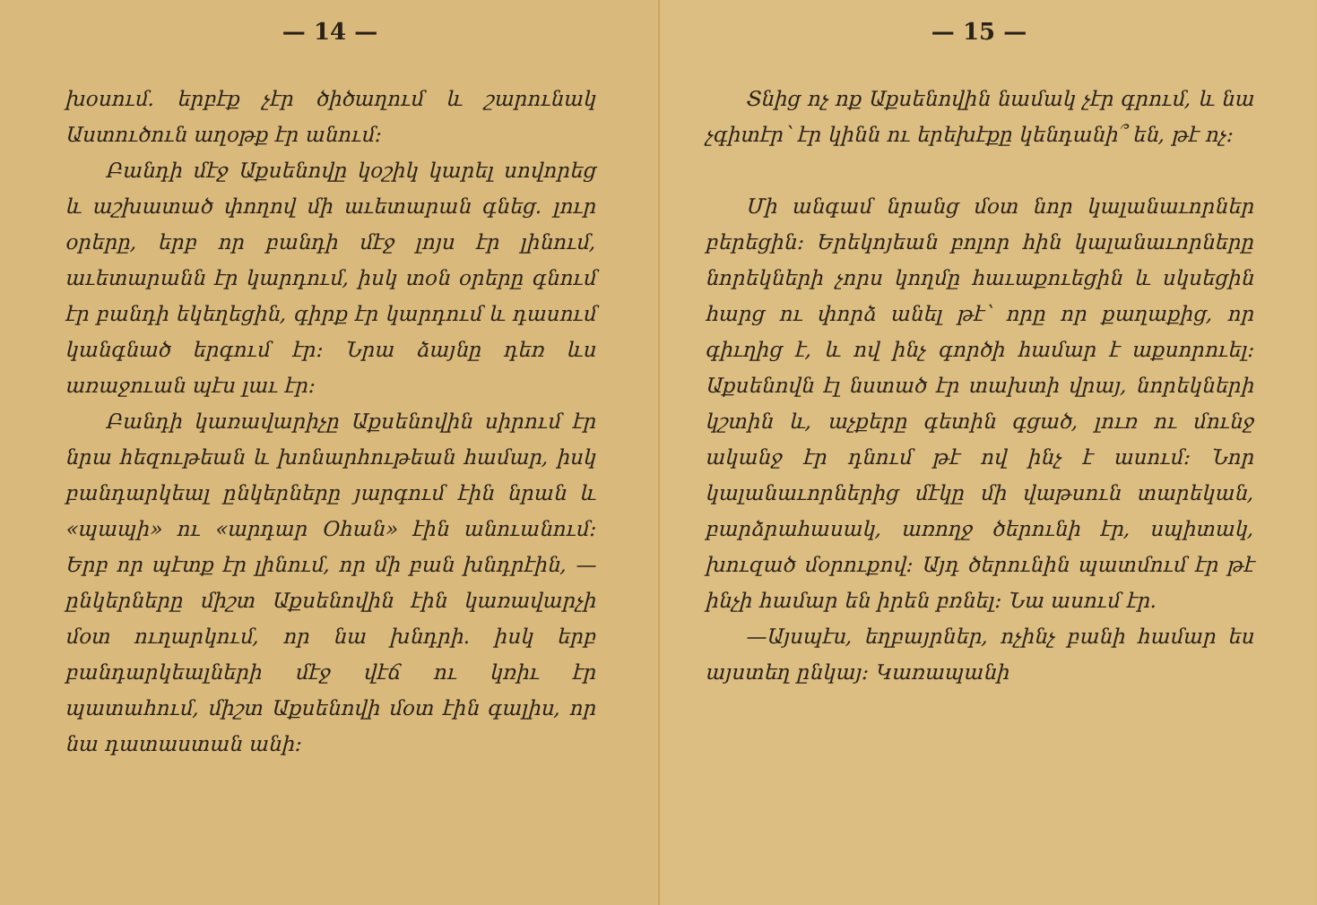— 14 —
խօսում․ երբէք չէր ծիծաղում և շարունակ Աստուծուն աղօթք էր անում։
Բանդի մէջ Աքսենովը կօշիկ կարել սովորեց և աշխատած փողով մի աւետարան գնեց. լուր օրերը, երբ որ բանդի մէջ լոյս էր լինում, աւետարանն էր կարդում, իսկ տօն օրերը գնում էր բանդի եկեղեցին, գիրք էր կարդում և դասում կանգնած երգում էր։ Նրա ձայնը դեռ ևս առաջուան պէս լաւ էր։
Բանդի կառավարիչը Աքսենովին սիրում էր նրա հեզութեան և խոնարհութեան համար, իսկ բանդարկեալ ընկերները յարգում էին նրան և «պապի» ու «արդար Օհան» էին անուանում։ Երբ որ պէտք էր լինում, որ մի բան խնդրէին, —ընկերները միշտ Աքսենովին էին կառավարչի մօտ ուղարկում, որ նա խնդրի․ իսկ երբ բանդարկեալների մէջ վէճ ու կռիւ էր պատահում, միշտ Աքսենովի մօտ էին գալիս, որ նա դատաստան անի։
— 15 —
Տնից ոչ ոք Աքսենովին նամակ չէր գրում, և նա չգիտէր՝ էր կինն ու երեխէքը կենդանի՞ են, թէ ոչ։
Մի անգամ նրանց մօտ նոր կալանաւորներ բերեցին։ Երեկոյեան բոլոր հին կալանաւորները նորեկների չորս կողմը հաւաքուեցին և սկսեցին հարց ու փորձ անել թէ՝ որը որ քաղաքից, որ գիւղից է, և ով ինչ գործի համար է աքսորուել։ Աքսենովն էլ նստած էր տախտի վրայ, նորեկների կշտին և, աչքերը գետին գցած, լուռ ու մունջ ականջ էր դնում թէ ով ինչ է ասում։ Նոր կալանաւորներից մէկը մի վաթսուն տարեկան, բարձրահասակ, առողջ ծերունի էր, սպիտակ, խուզած մօրուքով։ Այդ ծերունին պատմում էր թէ ինչի համար են իրեն բռնել։ Նա ասում էր.
—Այսպէս, եղբայրներ, ոչինչ բանի համար ես այստեղ ընկայ։ Կառապանի